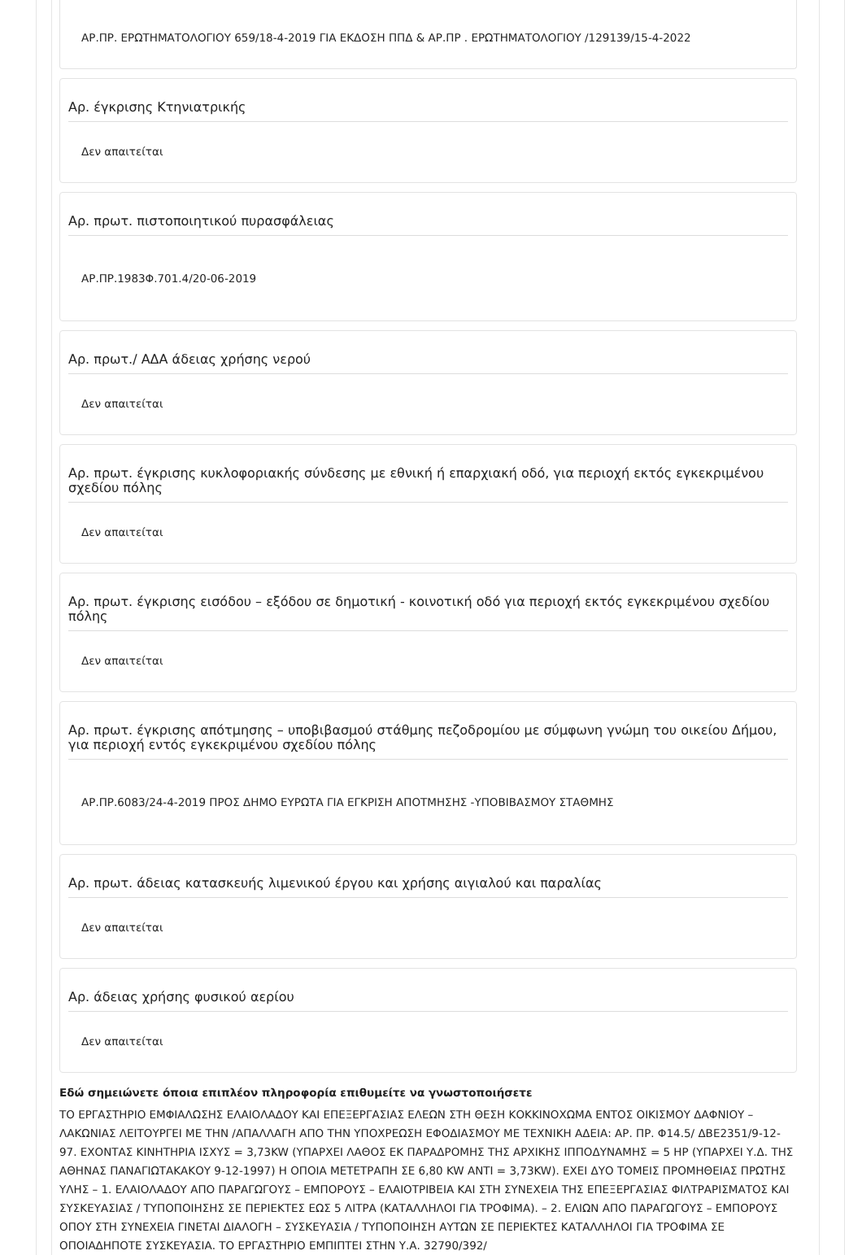ΑΡ.ΠΡ. ΕΡΩΤΗΜΑΤΟΛΟΓΙΟΥ 659/18-4-2019 ΓΙΑ ΕΚΔΟΣΗ ΠΠΔ & ΑΡ.ΠΡ . ΕΡΩΤΗΜΑΤΟΛΟΓΙΟΥ /129139/15-4-2022
Αρ. έγκρισης Κτηνιατρικής
Δεν απαιτείται
Αρ. πρωτ. πιστοποιητικού πυρασφάλειας
ΑΡ.ΠΡ.1983Φ.701.4/20-06-2019
Αρ. πρωτ./ ΑΔΑ άδειας χρήσης νερού
Δεν απαιτείται
Αρ. πρωτ. έγκρισης κυκλοφοριακής σύνδεσης με εθνική ή επαρχιακή οδό, για περιοχή εκτός εγκεκριμένου σχεδίου πόλης
Δεν απαιτείται
Αρ. πρωτ. έγκρισης εισόδου – εξόδου σε δημοτική - κοινοτική οδό για περιοχή εκτός εγκεκριμένου σχεδίου πόλης
Δεν απαιτείται
Αρ. πρωτ. έγκρισης απότμησης – υποβιβασμού στάθμης πεζοδρομίου με σύμφωνη γνώμη του οικείου Δήμου, για περιοχή εντός εγκεκριμένου σχεδίου πόλης
ΑΡ.ΠΡ.6083/24-4-2019 ΠΡΟΣ ΔΗΜΟ ΕΥΡΩΤΑ ΓΙΑ ΕΓΚΡΙΣΗ ΑΠΟΤΜΗΣΗΣ -ΥΠΟΒΙΒΑΣΜΟΥ ΣΤΑΘΜΗΣ
Αρ. πρωτ. άδειας κατασκευής λιμενικού έργου και χρήσης αιγιαλού και παραλίας
Δεν απαιτείται
Αρ. άδειας χρήσης φυσικού αερίου
Δεν απαιτείται
Εδώ σημειώνετε όποια επιπλέον πληροφορία επιθυμείτε να γνωστοποιήσετε
ΤΟ ΕΡΓΑΣΤΗΡΙΟ ΕΜΦΙΑΛΩΣΗΣ ΕΛΑΙΟΛΑΔΟΥ ΚΑΙ ΕΠΕΞΕΡΓΑΣΙΑΣ ΕΛΕΩΝ ΣΤΗ ΘΕΣΗ ΚΟΚΚΙΝΟΧΩΜΑ ΕΝΤΟΣ ΟΙΚΙΣΜΟΥ ΔΑΦΝΙΟΥ – ΛΑΚΩΝΙΑΣ ΛΕΙΤΟΥΡΓΕΙ ΜΕ ΤΗΝ /ΑΠΑΛΛΑΓΗ ΑΠΟ ΤΗΝ ΥΠΟΧΡΕΩΣΗ ΕΦΟΔΙΑΣΜΟΥ ΜΕ ΤΕΧΝΙΚΗ ΑΔΕΙΑ: ΑΡ. ΠΡ. Φ14.5/ ΔΒΕ2351/9-12-97. ΕΧΟΝΤΑΣ ΚΙΝΗΤΗΡΙΑ ΙΣΧΥΣ = 3,73KW (ΥΠΑΡΧΕΙ ΛΑΘΟΣ ΕΚ ΠΑΡΑΔΡΟΜΗΣ ΤΗΣ ΑΡΧΙΚΗΣ ΙΠΠΟΔΥΝΑΜΗΣ = 5 HP (ΥΠΑΡΧΕΙ Υ.Δ. ΤΗΣ ΑΘΗΝΑΣ ΠΑΝΑΓΙΩΤΑΚΑΚΟΥ 9-12-1997) Η ΟΠΟΙΑ ΜΕΤΕΤΡΑΠΗ ΣΕ 6,80 KW ΑΝΤΙ = 3,73KW). ΕΧΕΙ ΔΥΟ ΤΟΜΕΙΣ ΠΡΟΜΗΘΕΙΑΣ ΠΡΩΤΗΣ ΥΛΗΣ – 1. ΕΛΑΙΟΛΑΔΟΥ ΑΠΟ ΠΑΡΑΓΩΓΟΥΣ – ΕΜΠΟΡΟΥΣ – ΕΛΑΙΟΤΡΙΒΕΙΑ ΚΑΙ ΣΤΗ ΣΥΝΕΧΕΙΑ ΤΗΣ ΕΠΕΞΕΡΓΑΣΙΑΣ ΦΙΛΤΡΑΡΙΣΜΑΤΟΣ ΚΑΙ ΣΥΣΚΕΥΑΣΙΑΣ / ΤΥΠΟΠΟΙΗΣΗΣ ΣΕ ΠΕΡΙΕΚΤΕΣ ΕΩΣ 5 ΛΙΤΡΑ (ΚΑΤΑΛΛΗΛΟΙ ΓΙΑ ΤΡΟΦΙΜΑ). – 2. ΕΛΙΩΝ ΑΠΟ ΠΑΡΑΓΩΓΟΥΣ – ΕΜΠΟΡΟΥΣ ΟΠΟΥ ΣΤΗ ΣΥΝΕΧΕΙΑ ΓΙΝΕΤΑΙ ΔΙΑΛΟΓΗ – ΣΥΣΚΕΥΑΣΙΑ / ΤΥΠΟΠΟΙΗΣΗ ΑΥΤΩΝ ΣΕ ΠΕΡΙΕΚΤΕΣ ΚΑΤΑΛΛΗΛΟΙ ΓΙΑ ΤΡΟΦΙΜΑ ΣΕ ΟΠΟΙΑΔΗΠΟΤΕ ΣΥΣΚΕΥΑΣΙΑ. ΤΟ ΕΡΓΑΣΤΗΡΙΟ ΕΜΠΙΠΤΕΙ ΣΤΗΝ Υ.Α. 32790/392/